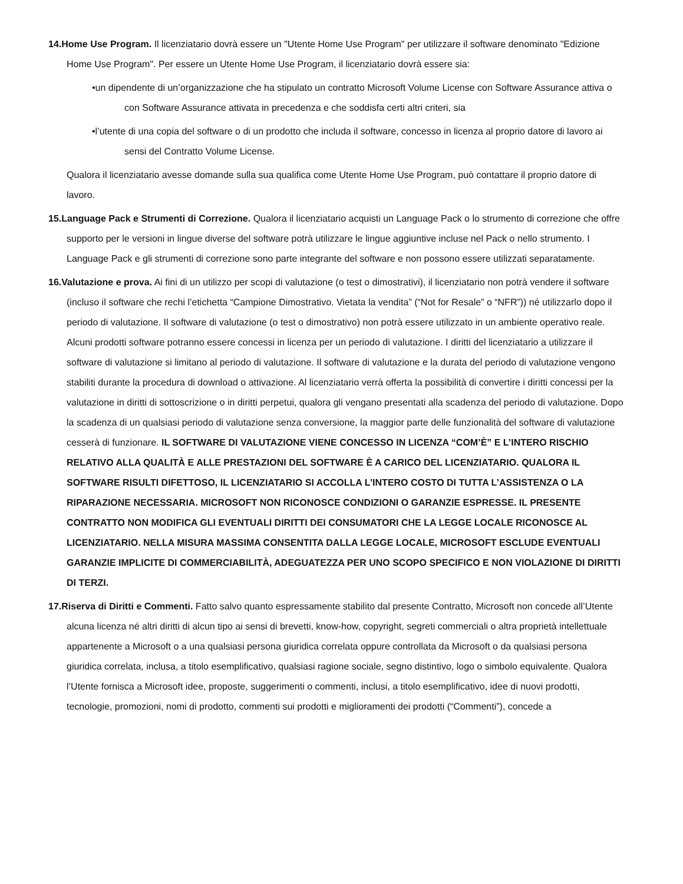14.Home Use Program. Il licenziatario dovrà essere un "Utente Home Use Program" per utilizzare il software denominato "Edizione Home Use Program". Per essere un Utente Home Use Program, il licenziatario dovrà essere sia:
•un dipendente di un’organizzazione che ha stipulato un contratto Microsoft Volume License con Software Assurance attiva o con Software Assurance attivata in precedenza e che soddisfa certi altri criteri, sia
•l’utente di una copia del software o di un prodotto che includa il software, concesso in licenza al proprio datore di lavoro ai sensi del Contratto Volume License.
Qualora il licenziatario avesse domande sulla sua qualifica come Utente Home Use Program, può contattare il proprio datore di lavoro.
15.Language Pack e Strumenti di Correzione. Qualora il licenziatario acquisti un Language Pack o lo strumento di correzione che offre supporto per le versioni in lingue diverse del software potrà utilizzare le lingue aggiuntive incluse nel Pack o nello strumento. I Language Pack e gli strumenti di correzione sono parte integrante del software e non possono essere utilizzati separatamente.
16.Valutazione e prova. Ai fini di un utilizzo per scopi di valutazione (o test o dimostrativi), il licenziatario non potrà vendere il software (incluso il software che rechi l’etichetta “Campione Dimostrativo. Vietata la vendita” (“Not for Resale” o “NFR”)) né utilizzarlo dopo il periodo di valutazione. Il software di valutazione (o test o dimostrativo) non potrà essere utilizzato in un ambiente operativo reale. Alcuni prodotti software potranno essere concessi in licenza per un periodo di valutazione. I diritti del licenziatario a utilizzare il software di valutazione si limitano al periodo di valutazione. Il software di valutazione e la durata del periodo di valutazione vengono stabiliti durante la procedura di download o attivazione. Al licenziatario verrà offerta la possibilità di convertire i diritti concessi per la valutazione in diritti di sottoscrizione o in diritti perpetui, qualora gli vengano presentati alla scadenza del periodo di valutazione. Dopo la scadenza di un qualsiasi periodo di valutazione senza conversione, la maggior parte delle funzionalità del software di valutazione cesserà di funzionare. IL SOFTWARE DI VALUTAZIONE VIENE CONCESSO IN LICENZA “COM’È” E L’INTERO RISCHIO RELATIVO ALLA QUALITÀ E ALLE PRESTAZIONI DEL SOFTWARE È A CARICO DEL LICENZIATARIO. QUALORA IL SOFTWARE RISULTI DIFETTOSO, IL LICENZIATARIO SI ACCOLLA L’INTERO COSTO DI TUTTA L’ASSISTENZA O LA RIPARAZIONE NECESSARIA. MICROSOFT NON RICONOSCE CONDIZIONI O GARANZIE ESPRESSE. IL PRESENTE CONTRATTO NON MODIFICA GLI EVENTUALI DIRITTI DEI CONSUMATORI CHE LA LEGGE LOCALE RICONOSCE AL LICENZIATARIO. NELLA MISURA MASSIMA CONSENTITA DALLA LEGGE LOCALE, MICROSOFT ESCLUDE EVENTUALI GARANZIE IMPLICITE DI COMMERCIABILITÀ, ADEGUATEZZA PER UNO SCOPO SPECIFICO E NON VIOLAZIONE DI DIRITTI DI TERZI.
17.Riserva di Diritti e Commenti. Fatto salvo quanto espressamente stabilito dal presente Contratto, Microsoft non concede all’Utente alcuna licenza né altri diritti di alcun tipo ai sensi di brevetti, know-how, copyright, segreti commerciali o altra proprietà intellettuale appartenente a Microsoft o a una qualsiasi persona giuridica correlata oppure controllata da Microsoft o da qualsiasi persona giuridica correlata, inclusa, a titolo esemplificativo, qualsiasi ragione sociale, segno distintivo, logo o simbolo equivalente. Qualora l’Utente fornisca a Microsoft idee, proposte, suggerimenti o commenti, inclusi, a titolo esemplificativo, idee di nuovi prodotti, tecnologie, promozioni, nomi di prodotto, commenti sui prodotti e miglioramenti dei prodotti (“Commenti”), concede a